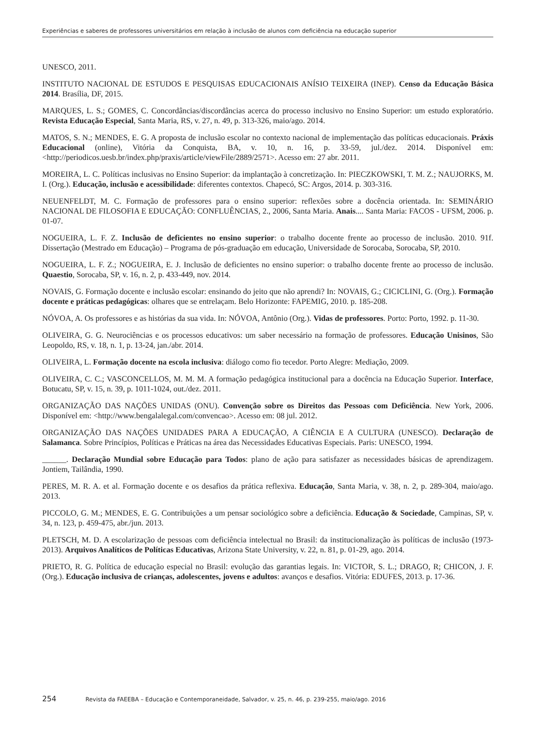Experiências e saberes de professores universitários em relação à inclusão de alunos com deficiência na educação superior
UNESCO, 2011.
INSTITUTO NACIONAL DE ESTUDOS E PESQUISAS EDUCACIONAIS ANÍSIO TEIXEIRA (INEP). Censo da Educação Básica 2014. Brasília, DF, 2015.
MARQUES, L. S.; GOMES, C. Concordâncias/discordâncias acerca do processo inclusivo no Ensino Superior: um estudo exploratório. Revista Educação Especial, Santa Maria, RS, v. 27, n. 49, p. 313-326, maio/ago. 2014.
MATOS, S. N.; MENDES, E. G. A proposta de inclusão escolar no contexto nacional de implementação das políticas educacionais. Práxis Educacional (online), Vitória da Conquista, BA, v. 10, n. 16, p. 33-59, jul./dez. 2014. Disponível em: <http://periodicos.uesb.br/index.php/praxis/article/viewFile/2889/2571>. Acesso em: 27 abr. 2011.
MOREIRA, L. C. Políticas inclusivas no Ensino Superior: da implantação à concretização. In: PIECZKOWSKI, T. M. Z.; NAUJORKS, M. I. (Org.). Educação, inclusão e acessibilidade: diferentes contextos. Chapecó, SC: Argos, 2014. p. 303-316.
NEUENFELDT, M. C. Formação de professores para o ensino superior: reflexões sobre a docência orientada. In: SEMINÁRIO NACIONAL DE FILOSOFIA E EDUCAÇÃO: CONFLUÊNCIAS, 2., 2006, Santa Maria. Anais.... Santa Maria: FACOS - UFSM, 2006. p. 01-07.
NOGUEIRA, L. F. Z. Inclusão de deficientes no ensino superior: o trabalho docente frente ao processo de inclusão. 2010. 91f. Dissertação (Mestrado em Educação) – Programa de pós-graduação em educação, Universidade de Sorocaba, Sorocaba, SP, 2010.
NOGUEIRA, L. F. Z.; NOGUEIRA, E. J. Inclusão de deficientes no ensino superior: o trabalho docente frente ao processo de inclusão. Quaestio, Sorocaba, SP, v. 16, n. 2, p. 433-449, nov. 2014.
NOVAIS, G. Formação docente e inclusão escolar: ensinando do jeito que não aprendi? In: NOVAIS, G.; CICICLINI, G. (Org.). Formação docente e práticas pedagógicas: olhares que se entrelaçam. Belo Horizonte: FAPEMIG, 2010. p. 185-208.
NÓVOA, A. Os professores e as histórias da sua vida. In: NÓVOA, Antônio (Org.). Vidas de professores. Porto: Porto, 1992. p. 11-30.
OLIVEIRA, G. G. Neurociências e os processos educativos: um saber necessário na formação de professores. Educação Unisinos, São Leopoldo, RS, v. 18, n. 1, p. 13-24, jan./abr. 2014.
OLIVEIRA, L. Formação docente na escola inclusiva: diálogo como fio tecedor. Porto Alegre: Mediação, 2009.
OLIVEIRA, C. C.; VASCONCELLOS, M. M. M. A formação pedagógica institucional para a docência na Educação Superior. Interface, Botucatu, SP, v. 15, n. 39, p. 1011-1024, out./dez. 2011.
ORGANIZAÇÃO DAS NAÇÕES UNIDAS (ONU). Convenção sobre os Direitos das Pessoas com Deficiência. New York, 2006. Disponível em: <http://www.bengalalegal.com/convencao>. Acesso em: 08 jul. 2012.
ORGANIZAÇÃO DAS NAÇÕES UNIDADES PARA A EDUCAÇÃO, A CIÊNCIA E A CULTURA (UNESCO). Declaração de Salamanca. Sobre Princípios, Políticas e Práticas na área das Necessidades Educativas Especiais. Paris: UNESCO, 1994.
______. Declaração Mundial sobre Educação para Todos: plano de ação para satisfazer as necessidades básicas de aprendizagem. Jontiem, Tailândia, 1990.
PERES, M. R. A. et al. Formação docente e os desafios da prática reflexiva. Educação, Santa Maria, v. 38, n. 2, p. 289-304, maio/ago. 2013.
PICCOLO, G. M.; MENDES, E. G. Contribuições a um pensar sociológico sobre a deficiência. Educação & Sociedade, Campinas, SP, v. 34, n. 123, p. 459-475, abr./jun. 2013.
PLETSCH, M. D. A escolarização de pessoas com deficiência intelectual no Brasil: da institucionalização às políticas de inclusão (1973-2013). Arquivos Analíticos de Políticas Educativas, Arizona State University, v. 22, n. 81, p. 01-29, ago. 2014.
PRIETO, R. G. Política de educação especial no Brasil: evolução das garantias legais. In: VICTOR, S. L.; DRAGO, R; CHICON, J. F. (Org.). Educação inclusiva de crianças, adolescentes, jovens e adultos: avanços e desafios. Vitória: EDUFES, 2013. p. 17-36.
254 Revista da FAEEBA – Educação e Contemporaneidade, Salvador, v. 25, n. 46, p. 239-255, maio/ago. 2016